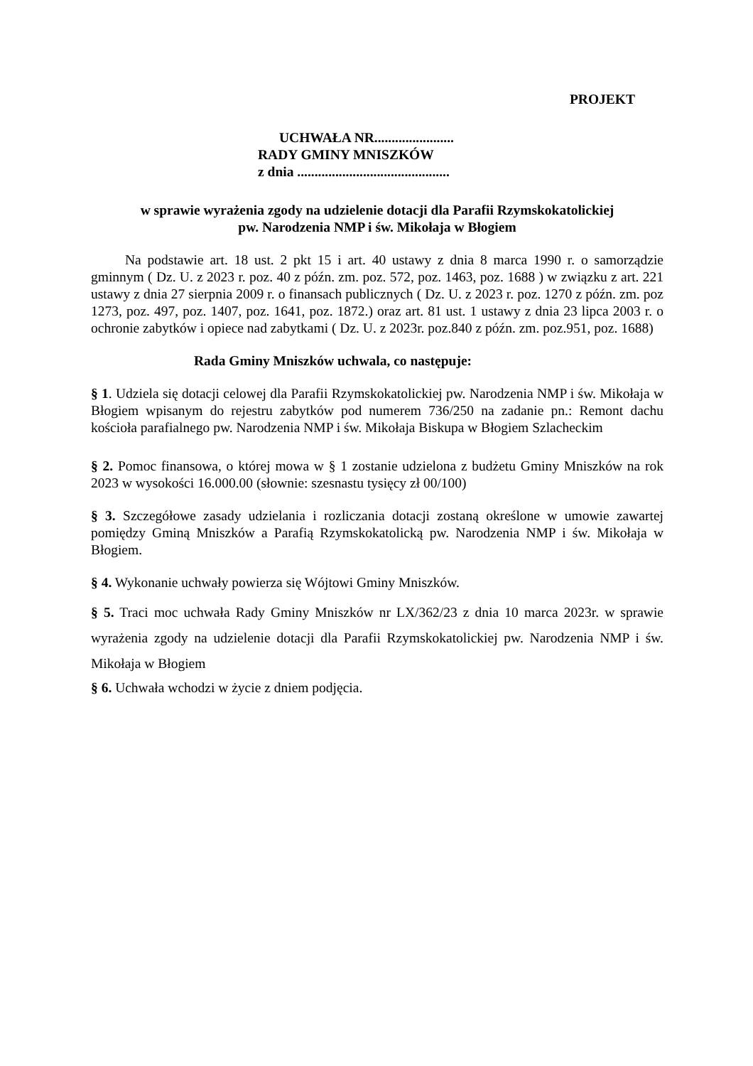PROJEKT
UCHWAŁA NR.......................
RADY GMINY MNISZKÓW
z dnia ............................................
w sprawie wyrażenia zgody na udzielenie dotacji dla Parafii Rzymskokatolickiej
pw. Narodzenia NMP i św. Mikołaja w Błogiem
Na podstawie art. 18 ust. 2 pkt 15 i art. 40 ustawy z dnia 8 marca 1990 r. o samorządzie gminnym ( Dz. U. z 2023 r. poz. 40 z późn. zm. poz. 572, poz. 1463, poz. 1688 ) w związku z art. 221 ustawy z dnia 27 sierpnia 2009 r. o finansach publicznych ( Dz. U. z 2023 r. poz. 1270 z późn. zm. poz 1273, poz. 497, poz. 1407, poz. 1641, poz. 1872.) oraz art. 81 ust. 1 ustawy z dnia 23 lipca 2003 r. o ochronie zabytków i opiece nad zabytkami ( Dz. U. z 2023r. poz.840 z późn. zm. poz.951, poz. 1688)
Rada Gminy Mniszków uchwala, co następuje:
§ 1. Udziela się dotacji celowej dla Parafii Rzymskokatolickiej pw. Narodzenia NMP i św. Mikołaja w Błogiem wpisanym do rejestru zabytków pod numerem 736/250 na zadanie pn.: Remont dachu kościoła parafialnego pw. Narodzenia NMP i św. Mikołaja Biskupa w Błogiem Szlacheckim
§ 2. Pomoc finansowa, o której mowa w § 1 zostanie udzielona z budżetu Gminy Mniszków na rok 2023 w wysokości 16.000.00 (słownie: szesnastu tysięcy zł 00/100)
§ 3. Szczegółowe zasady udzielania i rozliczania dotacji zostaną określone w umowie zawartej pomiędzy Gminą Mniszków a Parafią Rzymskokatolicką pw. Narodzenia NMP i św. Mikołaja w Błogiem.
§ 4. Wykonanie uchwały powierza się Wójtowi Gminy Mniszków.
§ 5. Traci moc uchwała Rady Gminy Mniszków nr LX/362/23 z dnia 10 marca 2023r. w sprawie wyrażenia zgody na udzielenie dotacji dla Parafii Rzymskokatolickiej pw. Narodzenia NMP i św. Mikołaja w Błogiem
§ 6. Uchwała wchodzi w życie z dniem podjęcia.